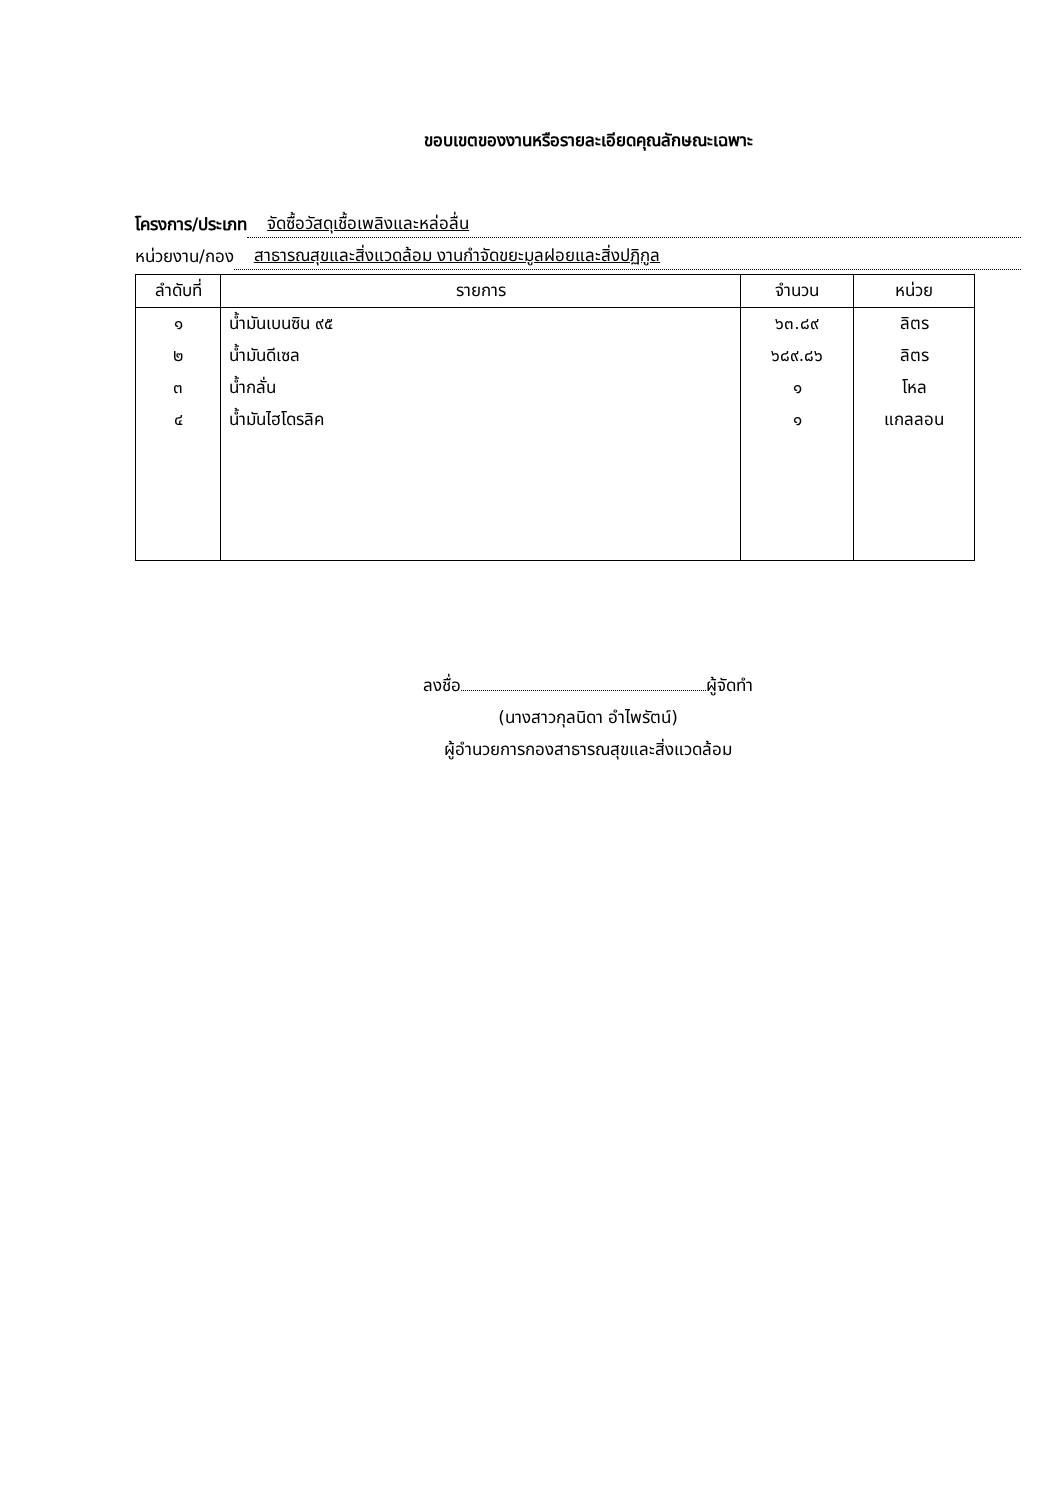ขอบเขตของงานหรือรายละเอียดคุณลักษณะเฉพาะ
โครงการ/ประเภท จัดซื้อวัสดุเชื้อเพลิงและหล่อลื่น
หน่วยงาน/กอง สาธารณสุขและสิ่งแวดล้อม งานกำจัดขยะมูลฝอยและสิ่งปฏิกูล
| ลำดับที่ | รายการ | จำนวน | หน่วย |
| --- | --- | --- | --- |
| ๑ | น้ำมันเบนซิน ๙๕ | ๖๓.๘๙ | ลิตร |
| ๒ | น้ำมันดีเซล | ๖๘๙.๘๖ | ลิตร |
| ๓ | น้ำกลั่น | ๑ | โหล |
| ๔ | น้ำมันไฮโดรลิค | ๑ | แกลลอน |
ลงชื่อ ผู้จัดทำ
(นางสาวกุลนิดา อำไพรัตน์)
ผู้อำนวยการกองสาธารณสุขและสิ่งแวดล้อม